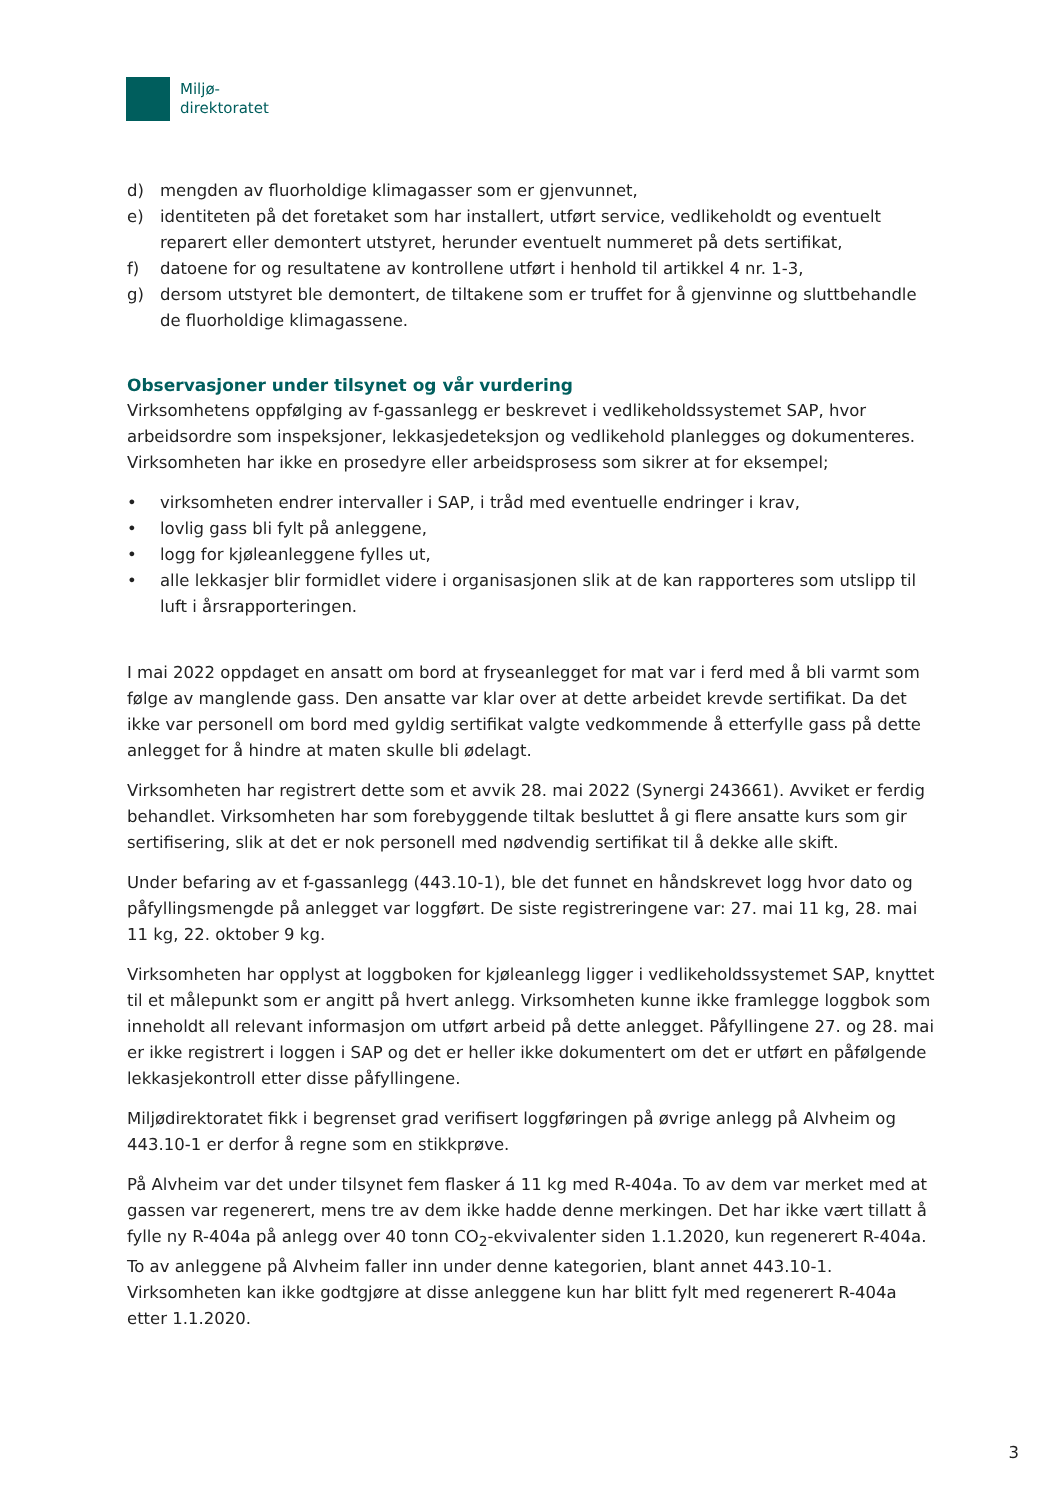Miljø-
direktoratet
d) mengden av fluorholdige klimagasser som er gjenvunnet,
e) identiteten på det foretaket som har installert, utført service, vedlikeholdt og eventuelt reparert eller demontert utstyret, herunder eventuelt nummeret på dets sertifikat,
f) datoene for og resultatene av kontrollene utført i henhold til artikkel 4 nr. 1-3,
g) dersom utstyret ble demontert, de tiltakene som er truffet for å gjenvinne og sluttbehandle de fluorholdige klimagassene.
Observasjoner under tilsynet og vår vurdering
Virksomhetens oppfølging av f-gassanlegg er beskrevet i vedlikeholdssystemet SAP, hvor arbeidsordre som inspeksjoner, lekkasjedeteksjon og vedlikehold planlegges og dokumenteres. Virksomheten har ikke en prosedyre eller arbeidsprosess som sikrer at for eksempel;
• virksomheten endrer intervaller i SAP, i tråd med eventuelle endringer i krav,
• lovlig gass bli fylt på anleggene,
• logg for kjøleanleggene fylles ut,
• alle lekkasjer blir formidlet videre i organisasjonen slik at de kan rapporteres som utslipp til luft i årsrapporteringen.
I mai 2022 oppdaget en ansatt om bord at fryseanlegget for mat var i ferd med å bli varmt som følge av manglende gass. Den ansatte var klar over at dette arbeidet krevde sertifikat. Da det ikke var personell om bord med gyldig sertifikat valgte vedkommende å etterfylle gass på dette anlegget for å hindre at maten skulle bli ødelagt.
Virksomheten har registrert dette som et avvik 28. mai 2022 (Synergi 243661). Avviket er ferdig behandlet. Virksomheten har som forebyggende tiltak besluttet å gi flere ansatte kurs som gir sertifisering, slik at det er nok personell med nødvendig sertifikat til å dekke alle skift.
Under befaring av et f-gassanlegg (443.10-1), ble det funnet en håndskrevet logg hvor dato og påfyllingsmengde på anlegget var loggført. De siste registreringene var: 27. mai 11 kg, 28. mai 11 kg, 22. oktober 9 kg.
Virksomheten har opplyst at loggboken for kjøleanlegg ligger i vedlikeholdssystemet SAP, knyttet til et målepunkt som er angitt på hvert anlegg. Virksomheten kunne ikke framlegge loggbok som inneholdt all relevant informasjon om utført arbeid på dette anlegget. Påfyllingene 27. og 28. mai er ikke registrert i loggen i SAP og det er heller ikke dokumentert om det er utført en påfølgende lekkasjekontroll etter disse påfyllingene.
Miljødirektoratet fikk i begrenset grad verifisert loggføringen på øvrige anlegg på Alvheim og 443.10-1 er derfor å regne som en stikkprøve.
På Alvheim var det under tilsynet fem flasker á 11 kg med R-404a. To av dem var merket med at gassen var regenerert, mens tre av dem ikke hadde denne merkingen. Det har ikke vært tillatt å fylle ny R-404a på anlegg over 40 tonn CO<sub>2</sub>-ekvivalenter siden 1.1.2020, kun regenerert R-404a. To av anleggene på Alvheim faller inn under denne kategorien, blant annet 443.10-1. Virksomheten kan ikke godtgjøre at disse anleggene kun har blitt fylt med regenerert R-404a etter 1.1.2020.
3